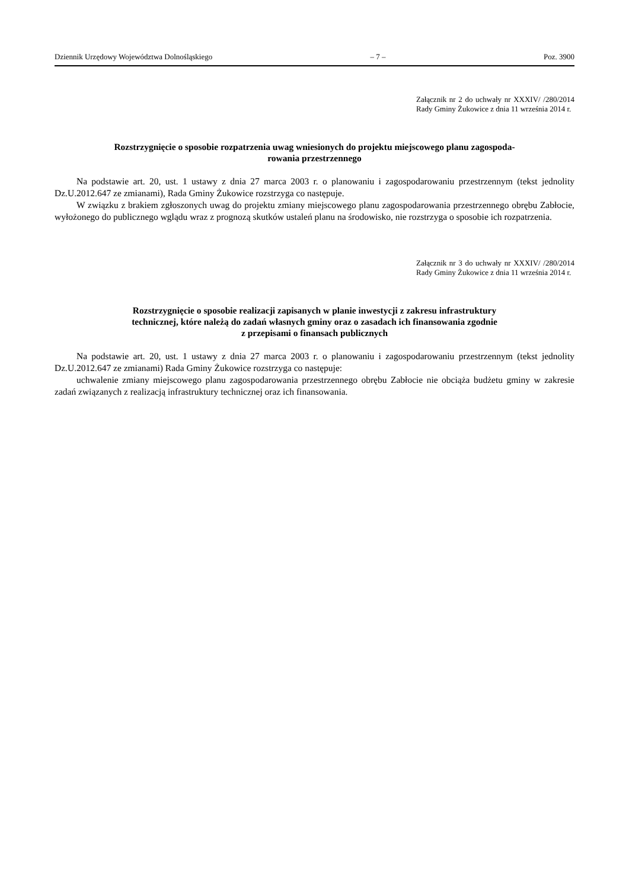Dziennik Urzędowy Województwa Dolnośląskiego – 7 – Poz. 3900
Załącznik nr 2 do uchwały nr XXXIV/ /280/2014 Rady Gminy Żukowice z dnia 11 września 2014 r.
Rozstrzygnięcie o sposobie rozpatrzenia uwag wniesionych do projektu miejscowego planu zagospoda-
rowania przestrzennego
Na podstawie art. 20, ust. 1 ustawy z dnia 27 marca 2003 r. o planowaniu i zagospodarowaniu przestrzennym (tekst jednolity Dz.U.2012.647 ze zmianami), Rada Gminy Żukowice rozstrzyga co następuje.
W związku z brakiem zgłoszonych uwag do projektu zmiany miejscowego planu zagospodarowania przestrzennego obrębu Zabłocie, wyłożonego do publicznego wglądu wraz z prognozą skutków ustaleń planu na środowisko, nie rozstrzyga o sposobie ich rozpatrzenia.
Załącznik nr 3 do uchwały nr XXXIV/ /280/2014 Rady Gminy Żukowice z dnia 11 września 2014 r.
Rozstrzygnięcie o sposobie realizacji zapisanych w planie inwestycji z zakresu infrastruktury
technicznej, które należą do zadań własnych gminy oraz o zasadach ich finansowania zgodnie
z przepisami o finansach publicznych
Na podstawie art. 20, ust. 1 ustawy z dnia 27 marca 2003 r. o planowaniu i zagospodarowaniu przestrzennym (tekst jednolity Dz.U.2012.647 ze zmianami) Rada Gminy Żukowice rozstrzyga co następuje:
uchwalenie zmiany miejscowego planu zagospodarowania przestrzennego obrębu Zabłocie nie obciąża budżetu gminy w zakresie zadań związanych z realizacją infrastruktury technicznej oraz ich finansowania.